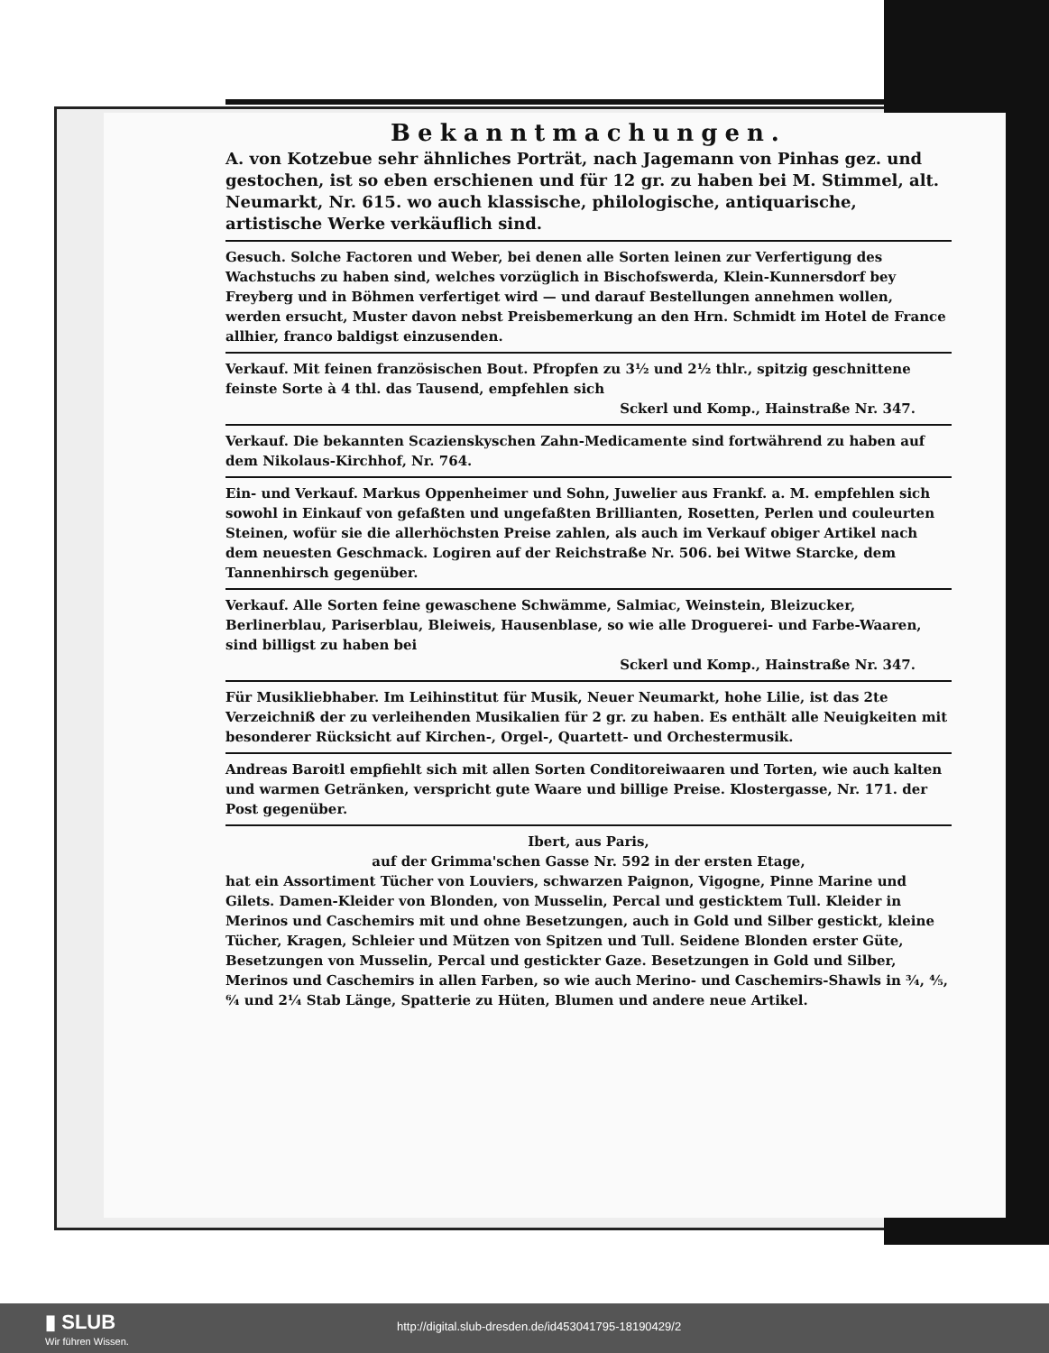Bekanntmachungen.
A. von Kotzebue sehr ähnliches Porträt, nach Jagemann von Pinhas gez. und gestochen, ist so eben erschienen und für 12 gr. zu haben bei M. Stimmel, alt. Neumarkt, Nr. 615. wo auch klassische, philologische, antiquarische, artistische Werke verkäuflich sind.
Gesuch. Solche Factoren und Weber, bei denen alle Sorten leinen zur Verfertigung des Wachstuchs zu haben sind, welches vorzüglich in Bischofswerda, Klein-Kunnersdorf bey Freyberg und in Böhmen verfertiget wird — und darauf Bestellungen annehmen wollen, werden ersucht, Muster davon nebst Preisbemerkung an den Hrn. Schmidt im Hotel de France allhier, franco baldigst einzusenden.
Verkauf. Mit feinen französischen Bout. Pfropfen zu 3½ und 2½ thlr., spitzig geschnittene feinste Sorte à 4 thl. das Tausend, empfehlen sich
Sckerl und Komp., Hainstraße Nr. 347.
Verkauf. Die bekannten Scazienskyschen Zahn-Medicamente sind fortwährend zu haben auf dem Nikolaus-Kirchhof, Nr. 764.
Ein- und Verkauf. Markus Oppenheimer und Sohn, Juwelier aus Frankf. a. M. empfehlen sich sowohl in Einkauf von gefaßten und ungefaßten Brillianten, Rosetten, Perlen und couleurten Steinen, wofür sie die allerhöchsten Preise zahlen, als auch im Verkauf obiger Artikel nach dem neuesten Geschmack. Logiren auf der Reichstraße Nr. 506. bei Witwe Starcke, dem Tannenhirsch gegenüber.
Verkauf. Alle Sorten feine gewaschene Schwämme, Salmiac, Weinstein, Bleizucker, Berlinerblau, Pariserblau, Bleiweis, Hausenblase, so wie alle Droguerei- und Farbe-Waaren, sind billigst zu haben bei
Sckerl und Komp., Hainstraße Nr. 347.
Für Musikliebhaber. Im Leihinstitut für Musik, Neuer Neumarkt, hohe Lilie, ist das 2te Verzeichniß der zu verleihenden Musikalien für 2 gr. zu haben. Es enthält alle Neuigkeiten mit besonderer Rücksicht auf Kirchen-, Orgel-, Quartett- und Orchestermusik.
Andreas Baroitl empfiehlt sich mit allen Sorten Conditoreiwaaren und Torten, wie auch kalten und warmen Getränken, verspricht gute Waare und billige Preise. Klostergasse, Nr. 171. der Post gegenüber.
Ibert, aus Paris,
auf der Grimma'schen Gasse Nr. 592 in der ersten Etage,
hat ein Assortiment Tücher von Louviers, schwarzen Paignon, Vigogne, Pinne Marine und Gilets. Damen-Kleider von Blonden, von Musselin, Percal und gesticktem Tull. Kleider in Merinos und Caschemirs mit und ohne Besetzungen, auch in Gold und Silber gestickt, kleine Tücher, Kragen, Schleier und Mützen von Spitzen und Tull. Seidene Blonden erster Güte, Besetzungen von Musselin, Percal und gestickter Gaze. Besetzungen in Gold und Silber, Merinos und Caschemirs in allen Farben, so wie auch Merino- und Caschemirs-Shawls in ¾, ⅘, ⁶⁄₄ und 2¼ Stab Länge, Spatterie zu Hüten, Blumen und andere neue Artikel.
▮ SLUB
Wir führen Wissen.
http://digital.slub-dresden.de/id453041795-18190429/2